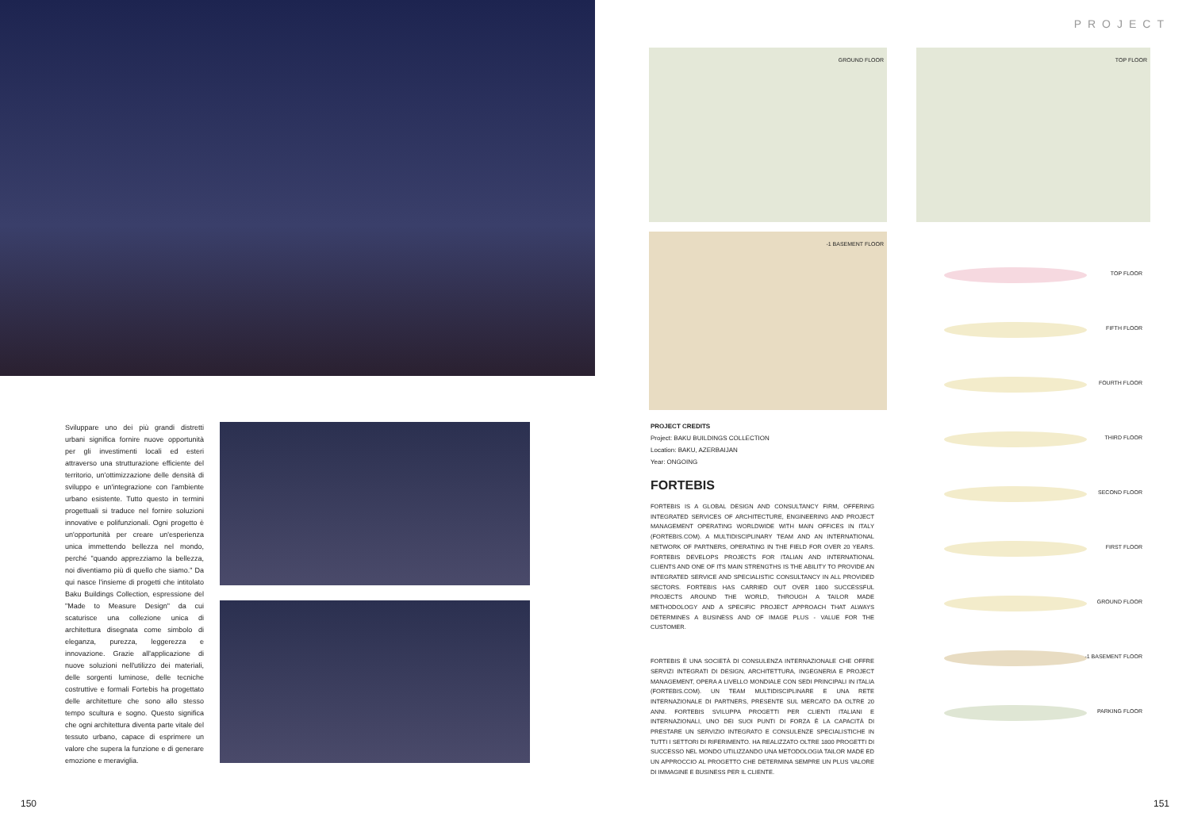Sviluppare uno dei più grandi distretti urbani significa fornire nuove opportunità per gli investimenti locali ed esteri attraverso una strutturazione efficiente del territorio, un'ottimizzazione delle densità di sviluppo e un'integrazione con l'ambiente urbano esistente. Tutto questo in termini progettuali si traduce nel fornire soluzioni innovative e polifunzionali. Ogni progetto è un'opportunità per creare un'esperienza unica immettendo bellezza nel mondo, perché "quando apprezziamo la bellezza, noi diventiamo più di quello che siamo." Da qui nasce l'insieme di progetti che intitolato Baku Buildings Collection, espressione del "Made to Measure Design" da cui scaturisce una collezione unica di architettura disegnata come simbolo di eleganza, purezza, leggerezza e innovazione. Grazie all'applicazione di nuove soluzioni nell'utilizzo dei materiali, delle sorgenti luminose, delle tecniche costruttive e formali Fortebis ha progettato delle architetture che sono allo stesso tempo scultura e sogno. Questo significa che ogni architettura diventa parte vitale del tessuto urbano, capace di esprimere un valore che supera la funzione e di generare emozione e meraviglia.
150
PROJECT
GROUND FLOOR TOP FLOOR
-1 BASEMENT FLOOR
PROJECT CREDITS
Project: BAKU BUILDINGS COLLECTION
Location: BAKU, AZERBAIJAN
Year: ONGOING
FORTEBIS
FORTEBIS IS A GLOBAL DESIGN AND CONSULTANCY FIRM, OFFERING INTEGRATED SERVICES OF ARCHITECTURE, ENGINEERING AND PROJECT MANAGEMENT OPERATING WORLDWIDE WITH MAIN OFFICES IN ITALY (FORTEBIS.COM). A MULTIDISCIPLINARY TEAM AND AN INTERNATIONAL NETWORK OF PARTNERS, OPERATING IN THE FIELD FOR OVER 20 YEARS. FORTEBIS DEVELOPS PROJECTS FOR ITALIAN AND INTERNATIONAL CLIENTS AND ONE OF ITS MAIN STRENGTHS IS THE ABILITY TO PROVIDE AN INTEGRATED SERVICE AND SPECIALISTIC CONSULTANCY IN ALL PROVIDED SECTORS. FORTEBIS HAS CARRIED OUT OVER 1800 SUCCESSFUL PROJECTS AROUND THE WORLD, THROUGH A TAILOR MADE METHODOLOGY AND A SPECIFIC PROJECT APPROACH THAT ALWAYS DETERMINES A BUSINESS AND OF IMAGE PLUS - VALUE FOR THE CUSTOMER.
FORTEBIS È UNA SOCIETÀ DI CONSULENZA INTERNAZIONALE CHE OFFRE SERVIZI INTEGRATI DI DESIGN, ARCHITETTURA, INGEGNERIA E PROJECT MANAGEMENT, OPERA A LIVELLO MONDIALE CON SEDI PRINCIPALI IN ITALIA (FORTEBIS.COM). UN TEAM MULTIDISCIPLINARE E UNA RETE INTERNAZIONALE DI PARTNERS, PRESENTE SUL MERCATO DA OLTRE 20 ANNI. FORTEBIS SVILUPPA PROGETTI PER CLIENTI ITALIANI E INTERNAZIONALI, UNO DEI SUOI PUNTI DI FORZA È LA CAPACITÀ DI PRESTARE UN SERVIZIO INTEGRATO E CONSULENZE SPECIALISTICHE IN TUTTI I SETTORI DI RIFERIMENTO. HA REALIZZATO OLTRE 1800 PROGETTI DI SUCCESSO NEL MONDO UTILIZZANDO UNA METODOLOGIA TAILOR MADE ED UN APPROCCIO AL PROGETTO CHE DETERMINA SEMPRE UN PLUS VALORE DI IMMAGINE E BUSINESS PER IL CLIENTE.
TOP FLOOR
FIFTH FLOOR
FOURTH FLOOR
THIRD FLOOR
SECOND FLOOR
FIRST FLOOR
GROUND FLOOR
-1 BASEMENT FLOOR
PARKING FLOOR
151